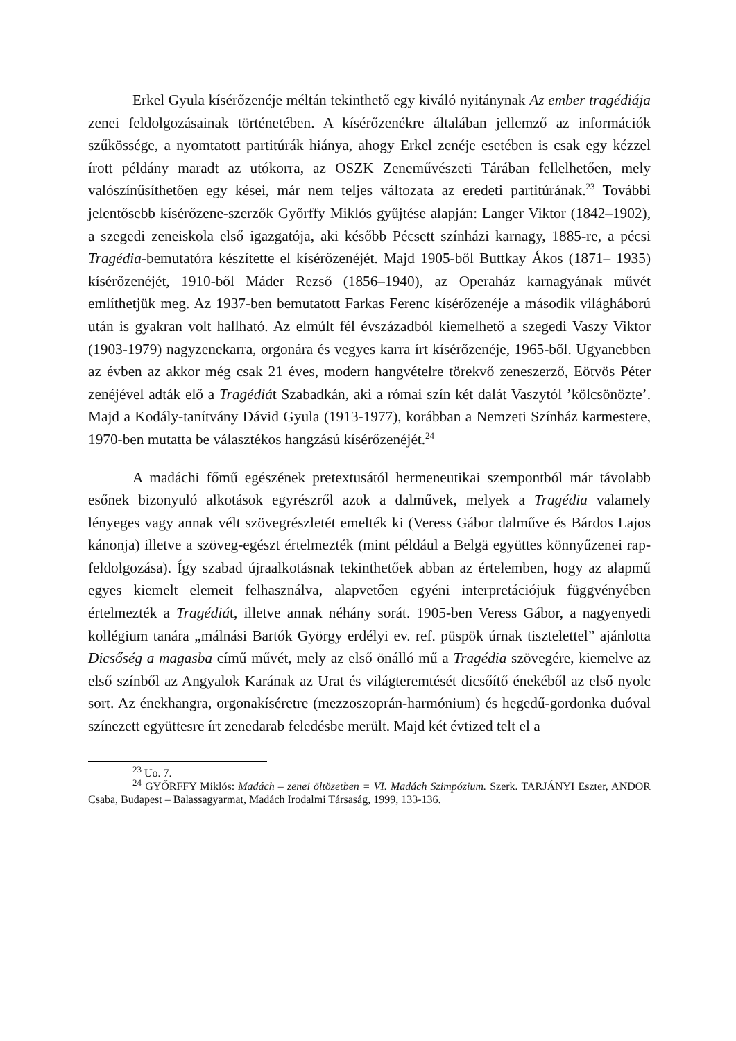Erkel Gyula kísérőzenéje méltán tekinthető egy kiváló nyitánynak Az ember tragédiája zenei feldolgozásainak történetében. A kísérőzenékre általában jellemző az információk szűkössége, a nyomtatott partitúrák hiánya, ahogy Erkel zenéje esetében is csak egy kézzel írott példány maradt az utókorra, az OSZK Zeneművészeti Tárában fellelhetően, mely valószínűsíthetően egy kései, már nem teljes változata az eredeti partitúrának.<sup>23</sup> További jelentősebb kísérőzene-szerzők Győrffy Miklós gyűjtése alapján: Langer Viktor (1842–1902), a szegedi zeneiskola első igazgatója, aki később Pécsett színházi karnagy, 1885-re, a pécsi Tragédia-bemutatóra készítette el kísérőzenéjét. Majd 1905-ből Buttkay Ákos (1871– 1935) kísérőzenéjét, 1910-ből Máder Rezső (1856–1940), az Operaház karnagyának művét említhetjük meg. Az 1937-ben bemutatott Farkas Ferenc kísérőzenéje a második világháború után is gyakran volt hallható. Az elmúlt fél évszázadból kiemelhető a szegedi Vaszy Viktor (1903-1979) nagyzenekarra, orgonára és vegyes karra írt kísérőzenéje, 1965-ből. Ugyanebben az évben az akkor még csak 21 éves, modern hangvételre törekvő zeneszerző, Eötvös Péter zenéjével adták elő a Tragédiát Szabadkán, aki a római szín két dalát Vaszytól ’kölcsönözte’. Majd a Kodály-tanítvány Dávid Gyula (1913-1977), korábban a Nemzeti Színház karmestere, 1970-ben mutatta be választékos hangzású kísérőzenéjét.<sup>24</sup>
A madáchi főmű egészének pretextusától hermeneutikai szempontból már távolabb esőnek bizonyuló alkotások egyrészről azok a dalművek, melyek a Tragédia valamely lényeges vagy annak vélt szövegrészletét emelték ki (Veress Gábor dalműve és Bárdos Lajos kánonja) illetve a szöveg-egészt értelmezték (mint például a Belgä együttes könnyűzenei rap-feldolgozása). Így szabad újraalkotásnak tekinthetőek abban az értelemben, hogy az alapmű egyes kiemelt elemeit felhasználva, alapvetően egyéni interpretációjuk függvényében értelmezték a Tragédiát, illetve annak néhány sorát. 1905-ben Veress Gábor, a nagyenyedi kollégium tanára „málnási Bartók György erdélyi ev. ref. püspök úrnak tisztelettel” ajánlotta Dicsőség a magasba című művét, mely az első önálló mű a Tragédia szövegére, kiemelve az első színből az Angyalok Karának az Urat és világteremtését dicsőítő énekéből az első nyolc sort. Az énekhangra, orgonakíséretre (mezzoszoprán-harmónium) és hegedű-gordonka duóval színezett együttesre írt zenedarab feledésbe merült. Majd két évtized telt el a
<sup>23</sup> Uo. 7.
<sup>24</sup> GYŐRFFY Miklós: Madách – zenei öltözetben = VI. Madách Szimpózium. Szerk. TARJÁNYI Eszter, ANDOR Csaba, Budapest – Balassagyarmat, Madách Irodalmi Társaság, 1999, 133-136.